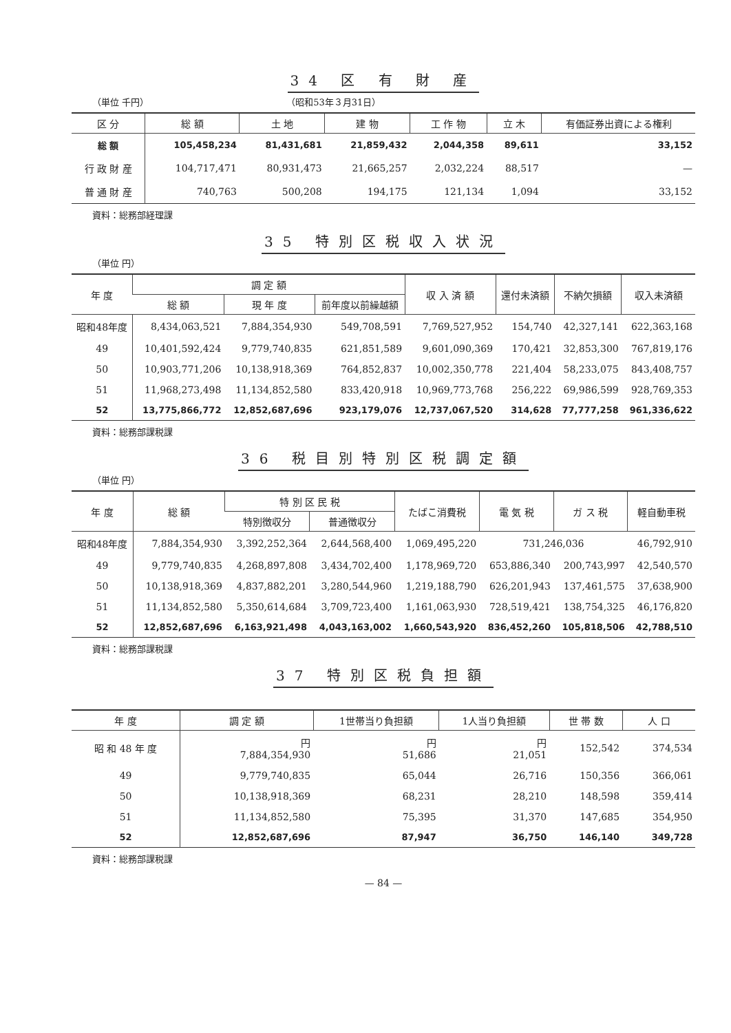34 区 有 財 産
（単位 千円） （昭和53年３月31日）
| 区 分 | 総 額 | 土 地 | 建 物 | 工 作 物 | 立 木 | 有価証券出資による権利 |
| --- | --- | --- | --- | --- | --- | --- |
| 総 額 | 105,458,234 | 81,431,681 | 21,859,432 | 2,044,358 | 89,611 | 33,152 |
| 行 政 財 産 | 104,717,471 | 80,931,473 | 21,665,257 | 2,032,224 | 88,517 | — |
| 普 通 財 産 | 740,763 | 500,208 | 194,175 | 121,134 | 1,094 | 33,152 |
資料：総務部経理課
35 特別区税収入状況
（単位 円）
| 年 度 | 調 定 額 | | | 収 入 済 額 | 還付未済額 | 不納欠損額 | 収入未済額 |
| --- | --- | --- | --- | --- | --- | --- | --- |
| | 総 額 | 現 年 度 | 前年度以前繰越額 | | | | |
| 昭和48年度 | 8,434,063,521 | 7,884,354,930 | 549,708,591 | 7,769,527,952 | 154,740 | 42,327,141 | 622,363,168 |
| 49 | 10,401,592,424 | 9,779,740,835 | 621,851,589 | 9,601,090,369 | 170,421 | 32,853,300 | 767,819,176 |
| 50 | 10,903,771,206 | 10,138,918,369 | 764,852,837 | 10,002,350,778 | 221,404 | 58,233,075 | 843,408,757 |
| 51 | 11,968,273,498 | 11,134,852,580 | 833,420,918 | 10,969,773,768 | 256,222 | 69,986,599 | 928,769,353 |
| 52 | 13,775,866,772 | 12,852,687,696 | 923,179,076 | 12,737,067,520 | 314,628 | 77,777,258 | 961,336,622 |
資料：総務部課税課
36 税目別特別区税調定額
（単位 円）
| 年 度 | 総 額 | 特 別 区 民 税 | | たばこ消費税 | 電 気 税 | ガ ス 税 | 軽自動車税 |
| --- | --- | --- | --- | --- | --- | --- | --- |
| | | 特別徴収分 | 普通徴収分 | | | | |
| 昭和48年度 | 7,884,354,930 | 3,392,252,364 | 2,644,568,400 | 1,069,495,220 | 731,246,036 | | 46,792,910 |
| 49 | 9,779,740,835 | 4,268,897,808 | 3,434,702,400 | 1,178,969,720 | 653,886,340 | 200,743,997 | 42,540,570 |
| 50 | 10,138,918,369 | 4,837,882,201 | 3,280,544,960 | 1,219,188,790 | 626,201,943 | 137,461,575 | 37,638,900 |
| 51 | 11,134,852,580 | 5,350,614,684 | 3,709,723,400 | 1,161,063,930 | 728,519,421 | 138,754,325 | 46,176,820 |
| 52 | 12,852,687,696 | 6,163,921,498 | 4,043,163,002 | 1,660,543,920 | 836,452,260 | 105,818,506 | 42,788,510 |
資料：総務部課税課
37 特別区税負担額
| 年 度 | 調 定 額 | 1世帯当り負担額 | 1人当り負担額 | 世 帯 数 | 人 口 |
| --- | --- | --- | --- | --- | --- |
| 昭 和 48 年 度 | 円 7,884,354,930 | 円 51,686 | 円 21,051 | 152,542 | 374,534 |
| 49 | 9,779,740,835 | 65,044 | 26,716 | 150,356 | 366,061 |
| 50 | 10,138,918,369 | 68,231 | 28,210 | 148,598 | 359,414 |
| 51 | 11,134,852,580 | 75,395 | 31,370 | 147,685 | 354,950 |
| 52 | 12,852,687,696 | 87,947 | 36,750 | 146,140 | 349,728 |
資料：総務部課税課
— 84 —